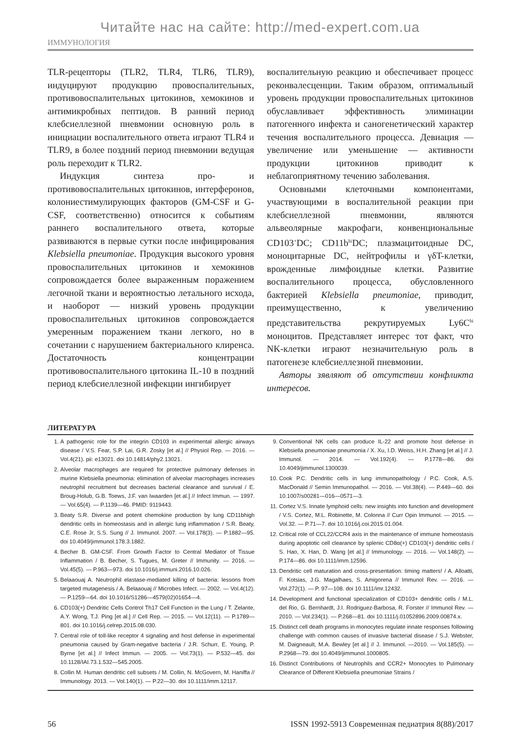Читайте нас на сайте: http://med-expert.com.ua
ИММУНОЛОГИЯ
TLR-рецепторы (TLR2, TLR4, TLR6, TLR9), индуцируют продукцию провоспалительных, противовоспалительных цитокинов, хемокинов и антимикробных пептидов. В ранний период клебсиеллезной пневмонии основную роль в инициации воспалительного ответа играют TLR4 и TLR9, в более поздний период пневмонии ведущая роль переходит к TLR2.
Индукция синтеза про- и противовоспалительных цитокинов, интерферонов, колониестимулирующих факторов (GM-CSF и G-CSF, соответственно) относится к событиям раннего воспалительного ответа, которые развиваются в первые сутки после инфицирования Klebsiella pneumoniae. Продукция высокого уровня провоспалительных цитокинов и хемокинов сопровождается более выраженным поражением легочной ткани и вероятностью летального исхода, и наоборот — низкий уровень продукции провоспалительных цитокинов сопровождается умеренным поражением ткани легкого, но в сочетании с нарушением бактериального клиренса. Достаточность концентрации противовоспалительного цитокина IL-10 в поздний период клебсиеллезной инфекции ингибирует
воспалительную реакцию и обеспечивает процесс реконвалесценции. Таким образом, оптимальный уровень продукции провоспалительных цитокинов обуславливает эффективность элиминации патогенного инфекта и саногенетический характер течения воспалительного процесса. Девиация — увеличение или уменьшение — активности продукции цитокинов приводит к неблагоприятному течению заболевания.
Основными клеточными компонентами, участвующими в воспалительной реакции при клебсиеллезной пневмонии, являются альвеолярные макрофаги, конвенциональные CD103<sup>+</sup>DC; CD11b<sup>hi</sup>DC; плазмацитоидные DC, моноцитарные DC, нейтрофилы и γδT-клетки, врожденные лимфоидные клетки. Развитие воспалительного процесса, обусловленного бактерией Klebsiella pneumoniae, приводит, преимущественно, к увеличению представительства рекрутируемых Ly6C<sup>hi</sup> моноцитов. Представляет интерес тот факт, что NK-клетки играют незначительную роль в патогенезе клебсиеллезной пневмонии.
Авторы зявляют об отсутствии конфликта интересов.
ЛИТЕРАТУРА
1. A pathogenic role for the integrin CD103 in experimental allergic airways disease / V.S. Fear, S.P. Lai, G.R. Zosky [et al.] // Physiol Rep. — 2016. — Vol.4(21). pii: e13021. doi 10.14814/phy2.13021.
2. Alveolar macrophages are required for protective pulmonary defenses in murine Klebsiella pneumonia: elimination of alveolar macrophages increases neutrophil recruitment but decreases bacterial clearance and survival / E. Broug-Holub, G.B. Toews, J.F. van Iwaarden [et al.] // Infect Immun. — 1997. — Vol.65(4). — P.1139—46. PMID: 9119443.
3. Beaty S.R. Diverse and potent chemokine production by lung CD11bhigh dendritic cells in homeostasis and in allergic lung inflammation / S.R. Beaty, C.E. Rose Jr, S.S. Sung // J. Immunol. 2007. — Vol.178(3). — P.1882—95. doi 10.4049/jimmunol.178.3.1882.
4. Becher B. GM-CSF. From Growth Factor to Central Mediator of Tissue Inflammation / B. Becher, S. Tugues, M. Greter // Immunity. — 2016. — Vol.45(5). — P.963—973. doi 10.1016/j.immuni.2016.10.026.
5. Belaaouaj A. Neutrophil elastase-mediated killing of bacteria: lessons from targeted mutagenesis / A. Belaaouaj // Microbes Infect. — 2002. — Vol.4(12). — P.1259—64. doi 10.1016/S1286—4579(02)01654—4.
6. CD103(+) Dendritic Cells Control Th17 Cell Function in the Lung / T. Zelante, A.Y. Wong, T.J. Ping [et al.] // Cell Rep. — 2015. — Vol.12(11). — P.1789—801. doi 10.1016/j.celrep.2015.08.030.
7. Central role of toll-like receptor 4 signaling and host defense in experimental pneumonia caused by Gram-negative bacteria / J.R. Schurr, E. Young, P. Byrne [et al.] // Infect Immun. — 2005. — Vol.73(1). — P.532—45. doi 10.1128/IAI.73.1.532—545.2005.
8. Collin M. Human dendritic cell subsets / M. Collin, N. McGovern, M. Haniffa // Immunology. 2013. — Vol.140(1). — P.22—30. doi 10.1111/imm.12117.
9. Conventional NK cells can produce IL-22 and promote host defense in Klebsiella pneumoniae pneumonia / X. Xu, I.D. Weiss, H.H. Zhang [et al.] // J. Immunol. — 2014. — Vol.192(4). — P.1778—86. doi 10.4049/jimmunol.1300039.
10. Cook P.C. Dendritic cells in lung immunopathology / P.C. Cook, A.S. MacDonald // Semin Immunopathol. — 2016. — Vol.38(4). — P.449—60. doi 10.1007/s00281—016—0571—3.
11. Cortez V.S. Innate lymphoid cells: new insights into function and development / V.S. Cortez, M.L. Robinette, M. Colonna // Curr Opin Immunol. — 2015. — Vol.32. — P.71—7. doi 10.1016/j.coi.2015.01.004.
12. Critical role of CCL22/CCR4 axis in the maintenance of immune homeostasis during apoptotic cell clearance by splenic CD8α(+) CD103(+) dendritic cells / S. Hao, X. Han, D. Wang [et al.] // Immunology. — 2016. — Vol.148(2). — P.174—86. doi 10.1111/imm.12596.
13. Dendritic cell maturation and cross-presentation: timing matters! / A. Alloatti, F. Kotsias, J.G. Magalhaes, S. Amigorena // Immunol Rev. — 2016. — Vol.272(1). — P. 97—108. doi 10.1111/imr.12432.
14. Development and functional specialization of CD103+ dendritic cells / M.L. del Rio, G. Bernhardt, J.I. Rodriguez-Barbosa, R. Forster // Immunol Rev. — 2010. — Vol.234(1). — P.268—81. doi 10.1111/j.01052896.2009.00874.x.
15. Distinct cell death programs in monocytes regulate innate responses following challenge with common causes of invasive bacterial disease / S.J. Webster, M. Daigneault, M.A. Bewley [et al.] // J. Immunol. —2010. — Vol.185(5). — P.2968—79. doi 10.4049/jimmunol.1000805.
16. Distinct Contributions of Neutrophils and CCR2+ Monocytes to Pulmonary Clearance of Different Klebsiella pneumoniae Strains /
56 ISSN 1992-5913 Современная педиатрия 8(88)/2017